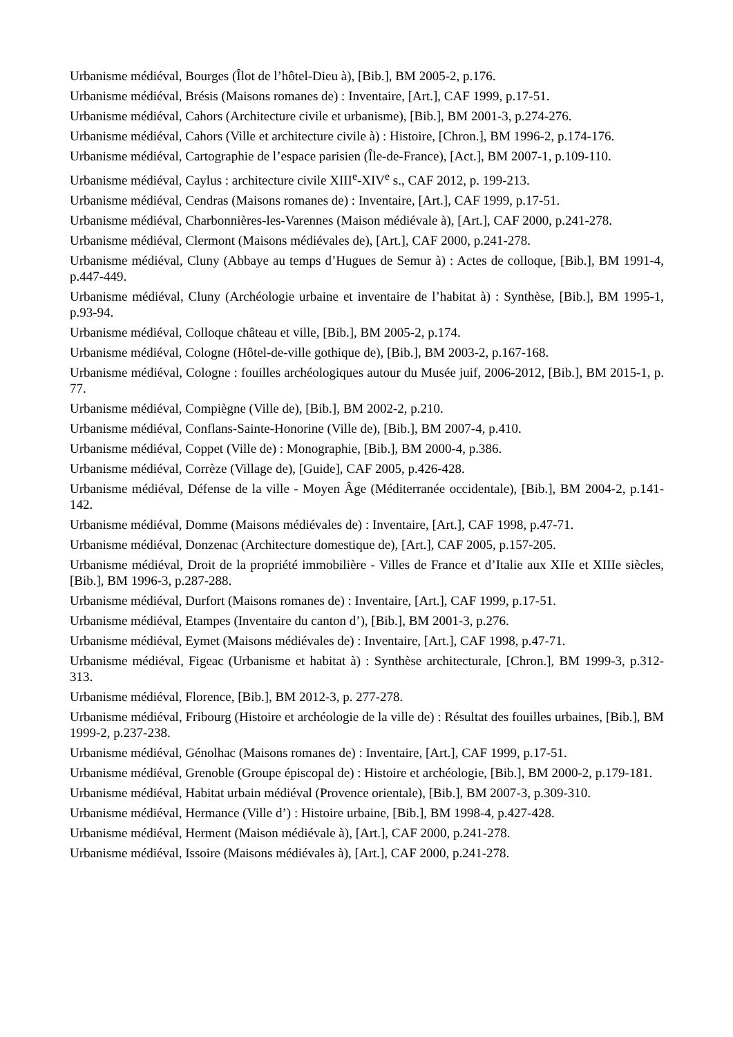Urbanisme médiéval, Bourges (Îlot de l’hôtel-Dieu à), [Bib.], BM 2005-2, p.176.
Urbanisme médiéval, Brésis (Maisons romanes de) : Inventaire, [Art.], CAF 1999, p.17-51.
Urbanisme médiéval, Cahors (Architecture civile et urbanisme), [Bib.], BM 2001-3, p.274-276.
Urbanisme médiéval, Cahors (Ville et architecture civile à) : Histoire, [Chron.], BM 1996-2, p.174-176.
Urbanisme médiéval, Cartographie de l’espace parisien (Île-de-France), [Act.], BM 2007-1, p.109-110.
Urbanisme médiéval, Caylus : architecture civile XIII<sup>e</sup>-XIV<sup>e</sup> s., CAF 2012, p. 199-213.
Urbanisme médiéval, Cendras (Maisons romanes de) : Inventaire, [Art.], CAF 1999, p.17-51.
Urbanisme médiéval, Charbonnières-les-Varennes (Maison médiévale à), [Art.], CAF 2000, p.241-278.
Urbanisme médiéval, Clermont (Maisons médiévales de), [Art.], CAF 2000, p.241-278.
Urbanisme médiéval, Cluny (Abbaye au temps d’Hugues de Semur à) : Actes de colloque, [Bib.], BM 1991-4, p.447-449.
Urbanisme médiéval, Cluny (Archéologie urbaine et inventaire de l’habitat à) : Synthèse, [Bib.], BM 1995-1, p.93-94.
Urbanisme médiéval, Colloque château et ville, [Bib.], BM 2005-2, p.174.
Urbanisme médiéval, Cologne (Hôtel-de-ville gothique de), [Bib.], BM 2003-2, p.167-168.
Urbanisme médiéval, Cologne : fouilles archéologiques autour du Musée juif, 2006-2012, [Bib.], BM 2015-1, p. 77.
Urbanisme médiéval, Compiègne (Ville de), [Bib.], BM 2002-2, p.210.
Urbanisme médiéval, Conflans-Sainte-Honorine (Ville de), [Bib.], BM 2007-4, p.410.
Urbanisme médiéval, Coppet (Ville de) : Monographie, [Bib.], BM 2000-4, p.386.
Urbanisme médiéval, Corrèze (Village de), [Guide], CAF 2005, p.426-428.
Urbanisme médiéval, Défense de la ville - Moyen Âge (Méditerranée occidentale), [Bib.], BM 2004-2, p.141-142.
Urbanisme médiéval, Domme (Maisons médiévales de) : Inventaire, [Art.], CAF 1998, p.47-71.
Urbanisme médiéval, Donzenac (Architecture domestique de), [Art.], CAF 2005, p.157-205.
Urbanisme médiéval, Droit de la propriété immobilière - Villes de France et d’Italie aux XIIe et XIIIe siècles, [Bib.], BM 1996-3, p.287-288.
Urbanisme médiéval, Durfort (Maisons romanes de) : Inventaire, [Art.], CAF 1999, p.17-51.
Urbanisme médiéval, Etampes (Inventaire du canton d’), [Bib.], BM 2001-3, p.276.
Urbanisme médiéval, Eymet (Maisons médiévales de) : Inventaire, [Art.], CAF 1998, p.47-71.
Urbanisme médiéval, Figeac (Urbanisme et habitat à) : Synthèse architecturale, [Chron.], BM 1999-3, p.312-313.
Urbanisme médiéval, Florence, [Bib.], BM 2012-3, p. 277-278.
Urbanisme médiéval, Fribourg (Histoire et archéologie de la ville de) : Résultat des fouilles urbaines, [Bib.], BM 1999-2, p.237-238.
Urbanisme médiéval, Génolhac (Maisons romanes de) : Inventaire, [Art.], CAF 1999, p.17-51.
Urbanisme médiéval, Grenoble (Groupe épiscopal de) : Histoire et archéologie, [Bib.], BM 2000-2, p.179-181.
Urbanisme médiéval, Habitat urbain médiéval (Provence orientale), [Bib.], BM 2007-3, p.309-310.
Urbanisme médiéval, Hermance (Ville d’) : Histoire urbaine, [Bib.], BM 1998-4, p.427-428.
Urbanisme médiéval, Herment (Maison médiévale à), [Art.], CAF 2000, p.241-278.
Urbanisme médiéval, Issoire (Maisons médiévales à), [Art.], CAF 2000, p.241-278.